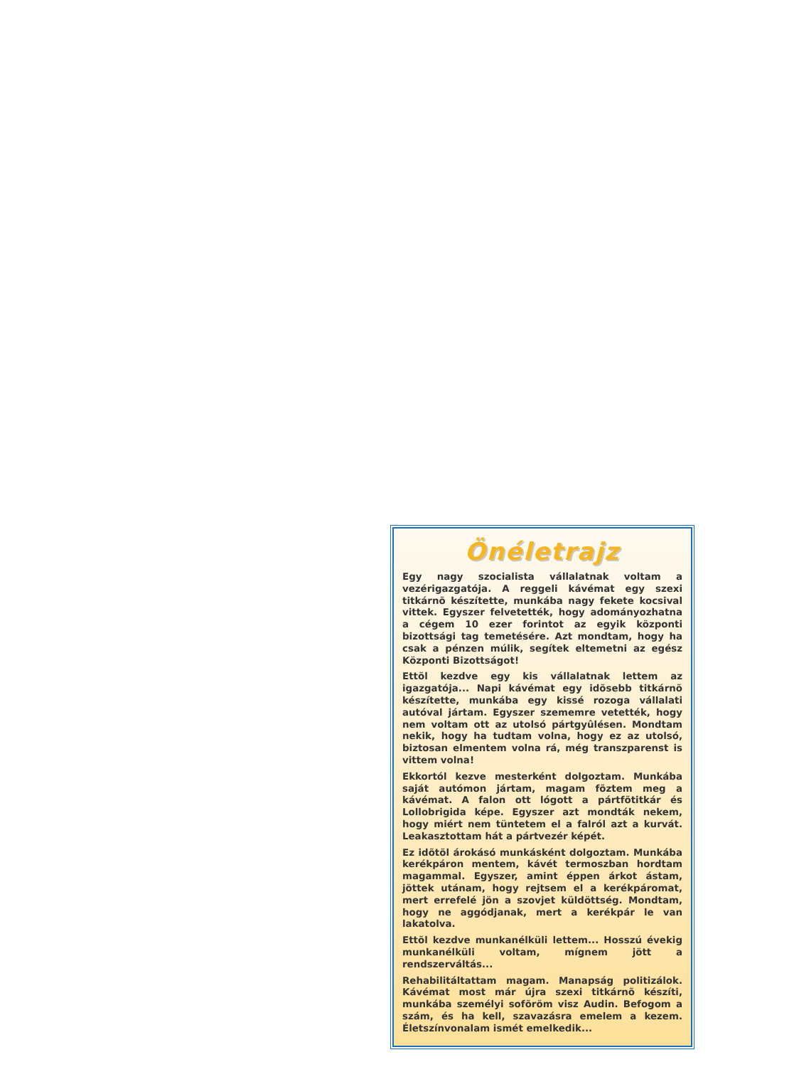Önéletrajz
Egy nagy szocialista vállalatnak voltam a vezérigazgatója. A reggeli kávémat egy szexi titkárnõ készítette, munkába nagy fekete kocsival vittek. Egyszer felvetették, hogy adományozhatna a cégem 10 ezer forintot az egyik központi bizottsági tag temetésére. Azt mondtam, hogy ha csak a pénzen múlik, segítek eltemetni az egész Központi Bizottságot!
Ettõl kezdve egy kis vállalatnak lettem az igazgatója... Napi kávémat egy idõsebb titkárnõ készítette, munkába egy kissé rozoga vállalati autóval jártam. Egyszer szememre vetették, hogy nem voltam ott az utolsó pártgyûlésen. Mondtam nekik, hogy ha tudtam volna, hogy ez az utolsó, biztosan elmentem volna rá, még transzparenst is vittem volna!
Ekkortól kezve mesterként dolgoztam. Munkába saját autómon jártam, magam fõztem meg a kávémat. A falon ott lógott a pártfõtitkár és Lollobrigida képe. Egyszer azt mondták nekem, hogy miért nem tüntetem el a falról azt a kurvát. Leakasztottam hát a pártvezér képét.
Ez idõtõl árokásó munkásként dolgoztam. Munkába kerékpáron mentem, kávét termoszban hordtam magammal. Egyszer, amint éppen árkot ástam, jöttek utánam, hogy rejtsem el a kerékpáromat, mert errefelé jön a szovjet küldöttség. Mondtam, hogy ne aggódjanak, mert a kerékpár le van lakatolva.
Ettõl kezdve munkanélküli lettem... Hosszú évekig munkanélküli voltam, mígnem jött a rendszerváltás...
Rehabilitáltattam magam. Manapság politizálok. Kávémat most már újra szexi titkárnõ készíti, munkába személyi sofõröm visz Audin. Befogom a szám, és ha kell, szavazásra emelem a kezem. Életszínvonalam ismét emelkedik...